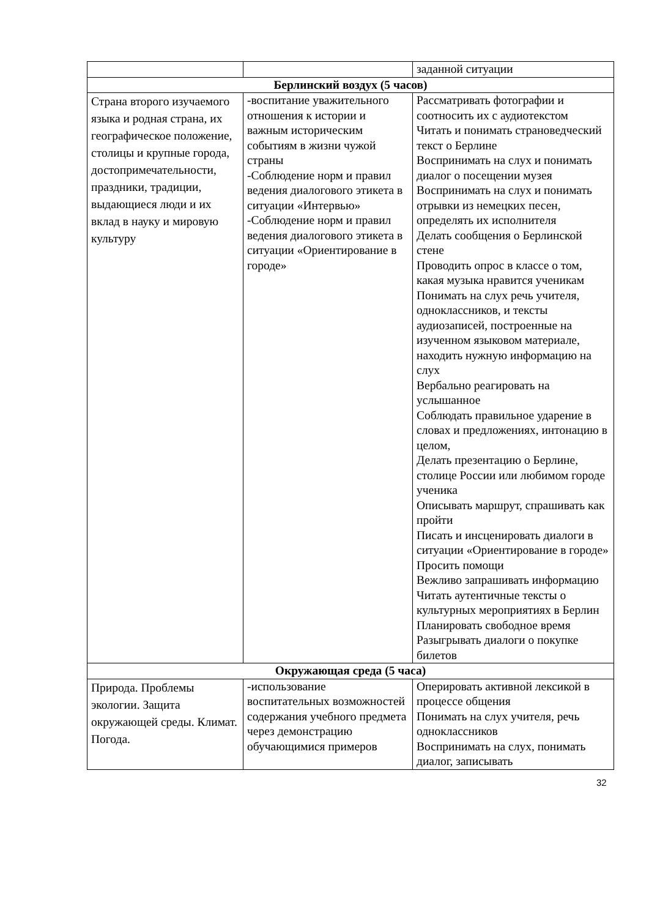| | | заданной ситуации |
| Берлинский воздух (5 часов) | | |
| Страна второго изучаемого языка и родная страна, их географическое положение, столицы и крупные города, достопримечательности, праздники, традиции, выдающиеся люди и их вклад в науку и мировую культуру | -воспитание уважительного отношения к истории и важным историческим событиям в жизни чужой страны -Соблюдение норм и правил ведения диалогового этикета в ситуации «Интервью» -Соблюдение норм и правил ведения диалогового этикета в ситуации «Ориентирование в городе» | Рассматривать фотографии и соотносить их с аудиотекстом Читать и понимать страноведческий текст о Берлине Воспринимать на слух и понимать диалог о посещении музея Воспринимать на слух и понимать отрывки из немецких песен, определять их исполнителя Делать сообщения о Берлинской стене Проводить опрос в классе о том, какая музыка нравится ученикам Понимать на слух речь учителя, одноклассников, и тексты аудиозаписей, построенные на изученном языковом материале, находить нужную информацию на слух Вербально реагировать на услышанное Соблюдать правильное ударение в словах и предложениях, интонацию в целом, Делать презентацию о Берлине, столице России или любимом городе ученика Описывать маршрут, спрашивать как пройти Писать и инсценировать диалоги в ситуации «Ориентирование в городе» Просить помощи Вежливо запрашивать информацию Читать аутентичные тексты о культурных мероприятиях в Берлин Планировать свободное время Разыгрывать диалоги о покупке билетов |
| Окружающая среда (5 часа) | | |
| Природа. Проблемы экологии. Защита окружающей среды. Климат. Погода. | -использование воспитательных возможностей содержания учебного предмета через демонстрацию обучающимися примеров | Оперировать активной лексикой в процессе общения Понимать на слух учителя, речь одноклассников Воспринимать на слух, понимать диалог, записывать |
32